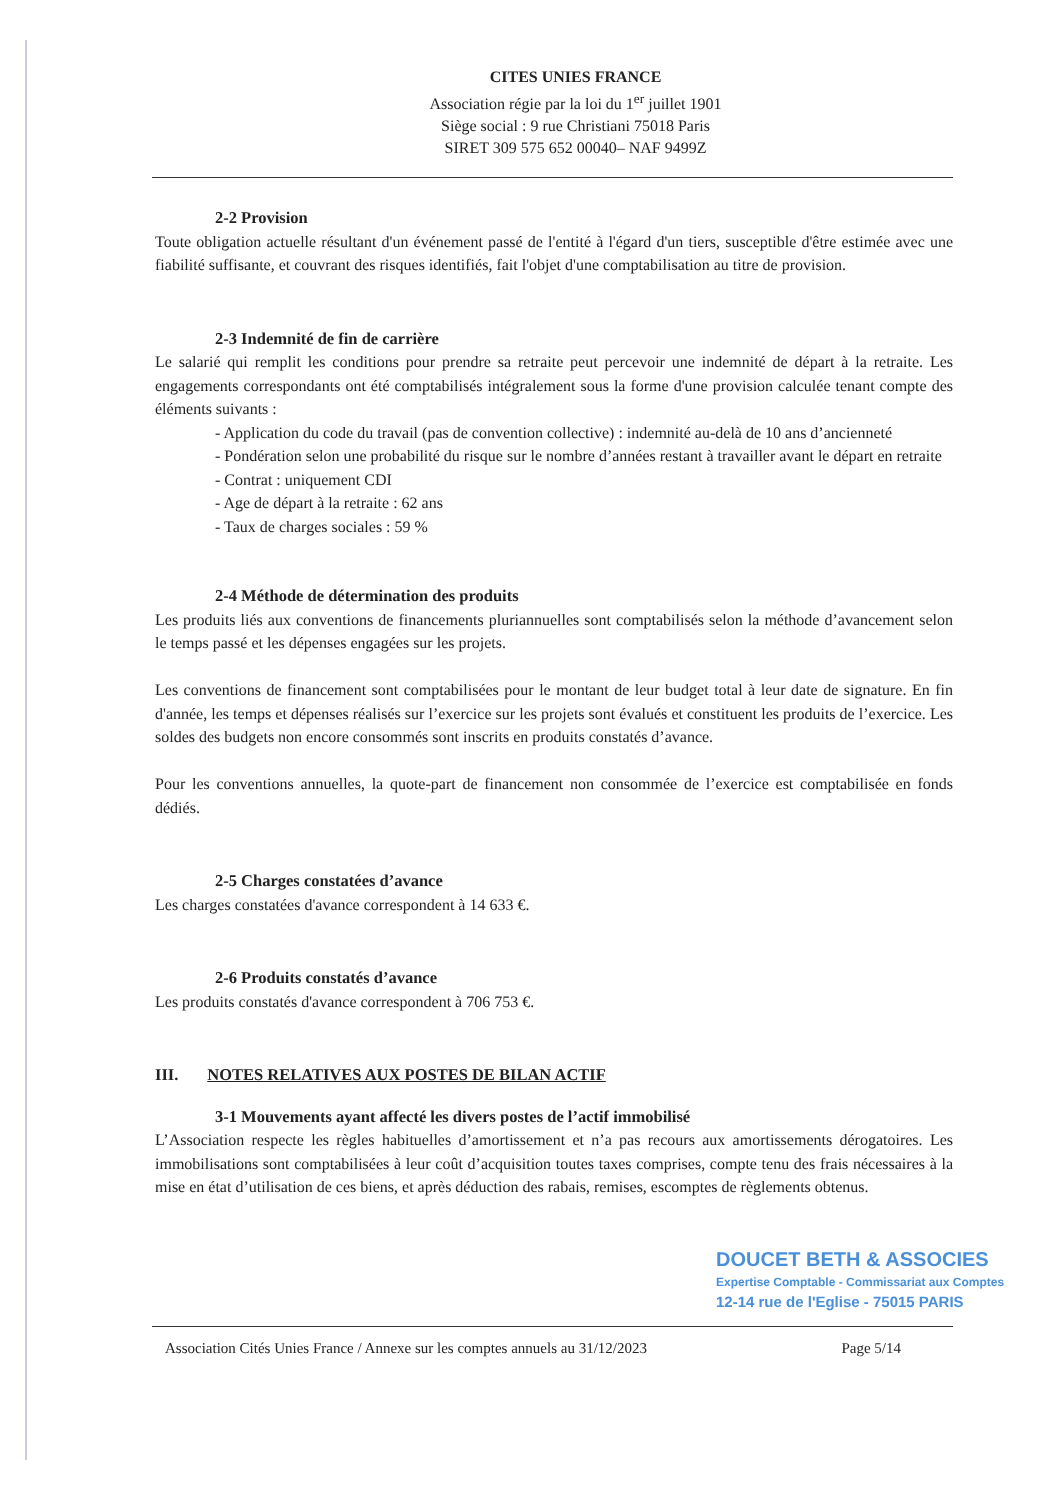CITES UNIES FRANCE
Association régie par la loi du 1<sup>er</sup> juillet 1901
Siège social : 9 rue Christiani 75018 Paris
SIRET 309 575 652 00040– NAF 9499Z
2-2 Provision
Toute obligation actuelle résultant d'un événement passé de l'entité à l'égard d'un tiers, susceptible d'être estimée avec une fiabilité suffisante, et couvrant des risques identifiés, fait l'objet d'une comptabilisation au titre de provision.
2-3 Indemnité de fin de carrière
Le salarié qui remplit les conditions pour prendre sa retraite peut percevoir une indemnité de départ à la retraite. Les engagements correspondants ont été comptabilisés intégralement sous la forme d'une provision calculée tenant compte des éléments suivants :
- Application du code du travail (pas de convention collective) : indemnité au-delà de 10 ans d’ancienneté
- Pondération selon une probabilité du risque sur le nombre d’années restant à travailler avant le départ en retraite
- Contrat : uniquement CDI
- Age de départ à la retraite : 62 ans
- Taux de charges sociales : 59 %
2-4 Méthode de détermination des produits
Les produits liés aux conventions de financements pluriannuelles sont comptabilisés selon la méthode d’avancement selon le temps passé et les dépenses engagées sur les projets.
Les conventions de financement sont comptabilisées pour le montant de leur budget total à leur date de signature. En fin d'année, les temps et dépenses réalisés sur l’exercice sur les projets sont évalués et constituent les produits de l’exercice. Les soldes des budgets non encore consommés sont inscrits en produits constatés d’avance.
Pour les conventions annuelles, la quote-part de financement non consommée de l’exercice est comptabilisée en fonds dédiés.
2-5 Charges constatées d’avance
Les charges constatées d'avance correspondent à 14 633 €.
2-6 Produits constatés d’avance
Les produits constatés d'avance correspondent à 706 753 €.
III. NOTES RELATIVES AUX POSTES DE BILAN ACTIF
3-1 Mouvements ayant affecté les divers postes de l’actif immobilisé
L’Association respecte les règles habituelles d’amortissement et n’a pas recours aux amortissements dérogatoires. Les immobilisations sont comptabilisées à leur coût d’acquisition toutes taxes comprises, compte tenu des frais nécessaires à la mise en état d’utilisation de ces biens, et après déduction des rabais, remises, escomptes de règlements obtenus.
DOUCET BETH & ASSOCIES
Expertise Comptable - Commissariat aux Comptes
12-14 rue de l'Eglise - 75015 PARIS
Association Cités Unies France / Annexe sur les comptes annuels au 31/12/2023 Page 5/14